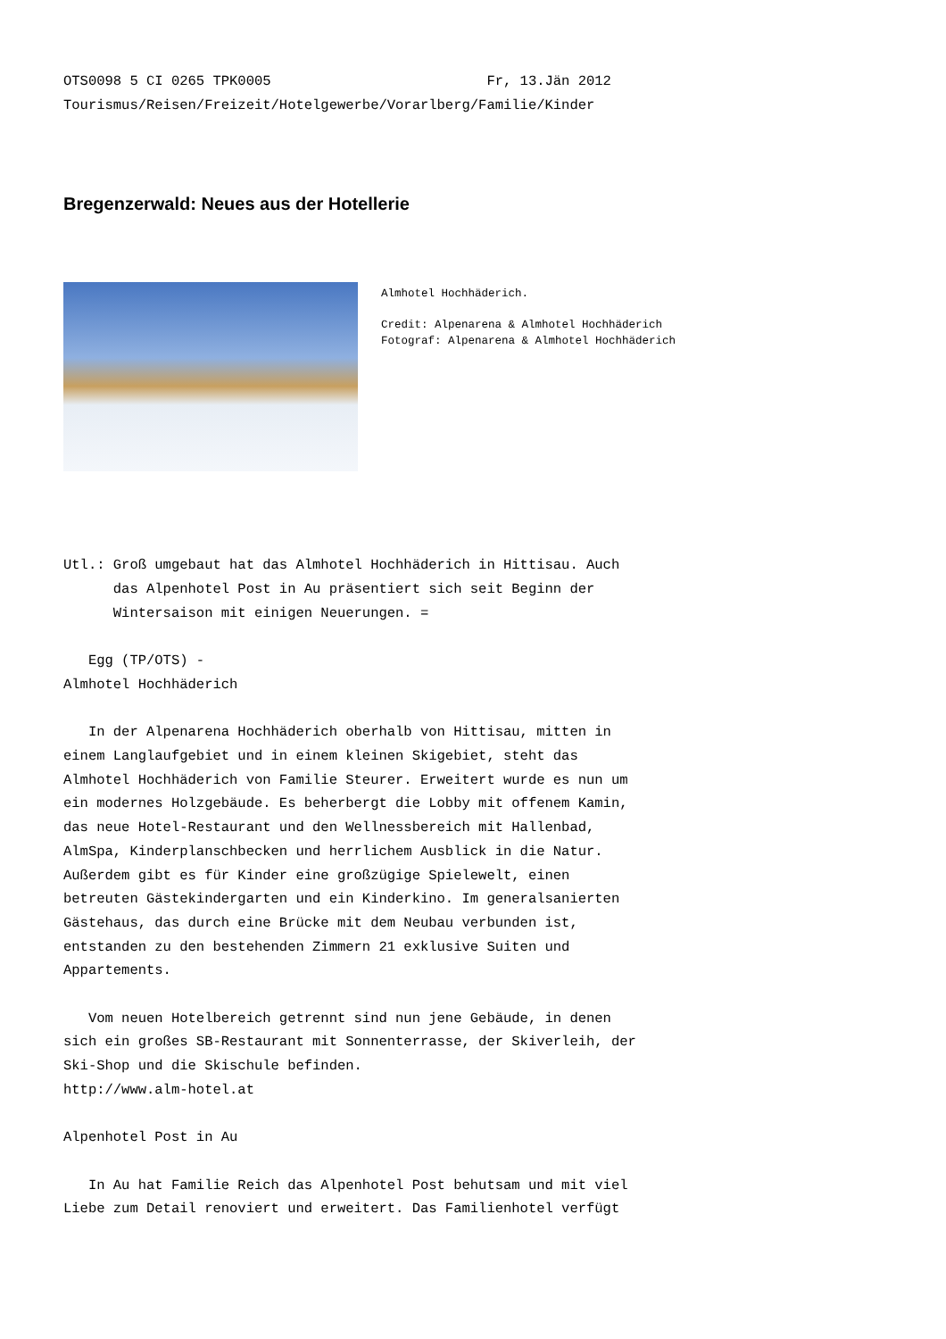OTS0098 5 CI 0265 TPK0005                          Fr, 13.Jän 2012
Tourismus/Reisen/Freizeit/Hotelgewerbe/Vorarlberg/Familie/Kinder
Bregenzerwald: Neues aus der Hotellerie
Almhotel Hochhäderich.
Credit: Alpenarena & Almhotel Hochhäderich
Fotograf: Alpenarena & Almhotel Hochhäderich
Utl.: Groß umgebaut hat das Almhotel Hochhäderich in Hittisau. Auch
      das Alpenhotel Post in Au präsentiert sich seit Beginn der
      Wintersaison mit einigen Neuerungen. =

   Egg (TP/OTS) -
Almhotel Hochhäderich

   In der Alpenarena Hochhäderich oberhalb von Hittisau, mitten in
einem Langlaufgebiet und in einem kleinen Skigebiet, steht das
Almhotel Hochhäderich von Familie Steurer. Erweitert wurde es nun um
ein modernes Holzgebäude. Es beherbergt die Lobby mit offenem Kamin,
das neue Hotel-Restaurant und den Wellnessbereich mit Hallenbad,
AlmSpa, Kinderplanschbecken und herrlichem Ausblick in die Natur.
Außerdem gibt es für Kinder eine großzügige Spielewelt, einen
betreuten Gästekindergarten und ein Kinderkino. Im generalsanierten
Gästehaus, das durch eine Brücke mit dem Neubau verbunden ist,
entstanden zu den bestehenden Zimmern 21 exklusive Suiten und
Appartements.

   Vom neuen Hotelbereich getrennt sind nun jene Gebäude, in denen
sich ein großes SB-Restaurant mit Sonnenterrasse, der Skiverleih, der
Ski-Shop und die Skischule befinden.
http://www.alm-hotel.at

Alpenhotel Post in Au

   In Au hat Familie Reich das Alpenhotel Post behutsam und mit viel
Liebe zum Detail renoviert und erweitert. Das Familienhotel verfügt